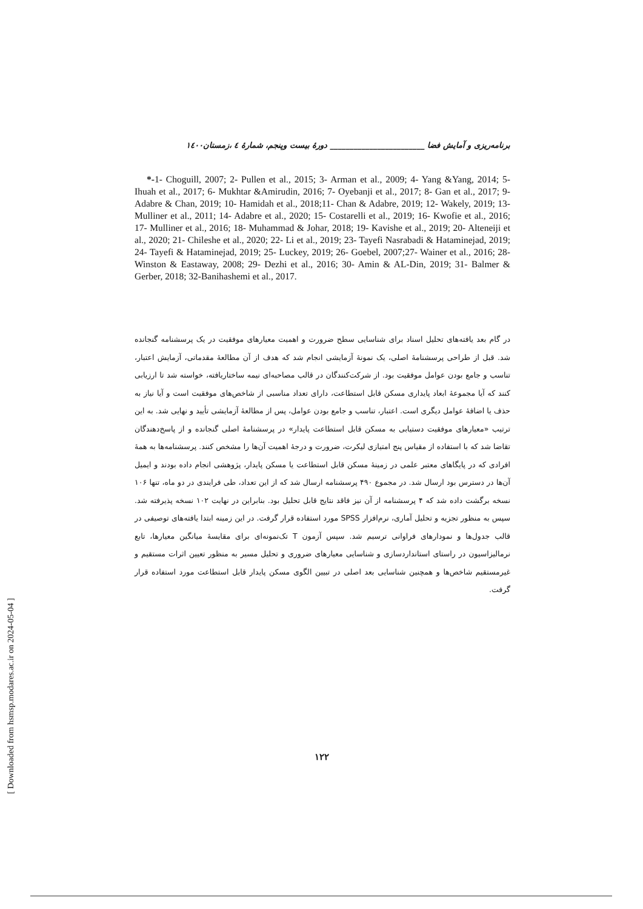برنامه‌ریزی و آمایش فضا ________________________ دورهٔ بیست وپنجم، شمارهٔ ٤ ،زمستان۱٤۰۰
*-1- Choguill, 2007; 2- Pullen et al., 2015; 3- Arman et al., 2009; 4- Yang &Yang, 2014; 5- Ihuah et al., 2017; 6- Mukhtar &Amirudin, 2016; 7- Oyebanji et al., 2017; 8- Gan et al., 2017; 9- Adabre & Chan, 2019; 10- Hamidah et al., 2018;11- Chan & Adabre, 2019; 12- Wakely, 2019; 13- Mulliner et al., 2011; 14- Adabre et al., 2020; 15- Costarelli et al., 2019; 16- Kwofie et al., 2016; 17- Mulliner et al., 2016; 18- Muhammad & Johar, 2018; 19- Kavishe et al., 2019; 20- Alteneiji et al., 2020; 21- Chileshe et al., 2020; 22- Li et al., 2019; 23- Tayefi Nasrabadi & Hataminejad, 2019; 24- Tayefi & Hataminejad, 2019; 25- Luckey, 2019; 26- Goebel, 2007;27- Wainer et al., 2016; 28- Winston & Eastaway, 2008; 29- Dezhi et al., 2016; 30- Amin & AL-Din, 2019; 31- Balmer & Gerber, 2018; 32-Banihashemi et al., 2017.
در گام بعد یافته‌های تحلیل اسناد برای شناسایی سطح ضرورت و اهمیت معیارهای موفقیت در یک پرسشنامه گنجانده شد. قبل از طراحی پرسشنامهٔ اصلی، یک نمونهٔ آزمایشی انجام شد که هدف از آن مطالعهٔ مقدماتی، آزمایش اعتبار، تناسب و جامع بودن عوامل موفقیت بود. از شرکت‌کنندگان در قالب مصاحبه‌ای نیمه ساختاریافته، خواسته شد تا ارزیابی کنند که آیا مجموعهٔ ابعاد پایداری مسکن قابل استطاعت، دارای تعداد مناسبی از شاخص‌های موفقیت است و آیا نیاز به حذف یا اضافهٔ عوامل دیگری است. اعتبار، تناسب و جامع بودن عوامل، پس از مطالعهٔ آزمایشی تأیید و نهایی شد. به این ترتیب «معیارهای موفقیت دستیابی به مسکن قابل استطاعت پایدار» در پرسشنامهٔ اصلی گنجانده و از پاسخ‌دهندگان تقاضا شد که با استفاده از مقیاس پنج امتیازی لیکرت، ضرورت و درجهٔ اهمیت آن‌ها را مشخص کنند. پرسشنامه‌ها به همهٔ افرادی که در پایگاهای معتبر علمی در زمینهٔ مسکن قابل استطاعت یا مسکن پایدار، پژوهشی انجام داده بودند و ایمیل آن‌ها در دسترس بود ارسال شد. در مجموع ۴۹۰ پرسشنامه ارسال شد که از این تعداد، طی فرایندی در دو ماه، تنها ۱۰۶ نسخه برگشت داده شد که ۴ پرسشنامه از آن نیز فاقد نتایج قابل تحلیل بود. بنابراین در نهایت ۱۰۲ نسخه پذیرفته شد. سپس به منظور تجزیه و تحلیل آماری، نرم‌افزار SPSS مورد استفاده قرار گرفت. در این زمینه ابتدا یافته‌های توصیفی در قالب جدول‌ها و نمودارهای فراوانی ترسیم شد. سپس آزمون T تک‌نمونه‌ای برای مقایسهٔ میانگین معیارها، تابع نرمالیزاسیون در راستای استانداردسازی و شناسایی معیارهای ضروری و تحلیل مسیر به منظور تعیین اثرات مستقیم و غیرمستقیم شاخص‌ها و همچنین شناسایی بعد اصلی در تبیین الگوی مسکن پایدار قابل استطاعت مورد استفاده قرار گرفت.
۱۲۲
[ Downloaded from hsmsp.modares.ac.ir on 2024-05-04 ]